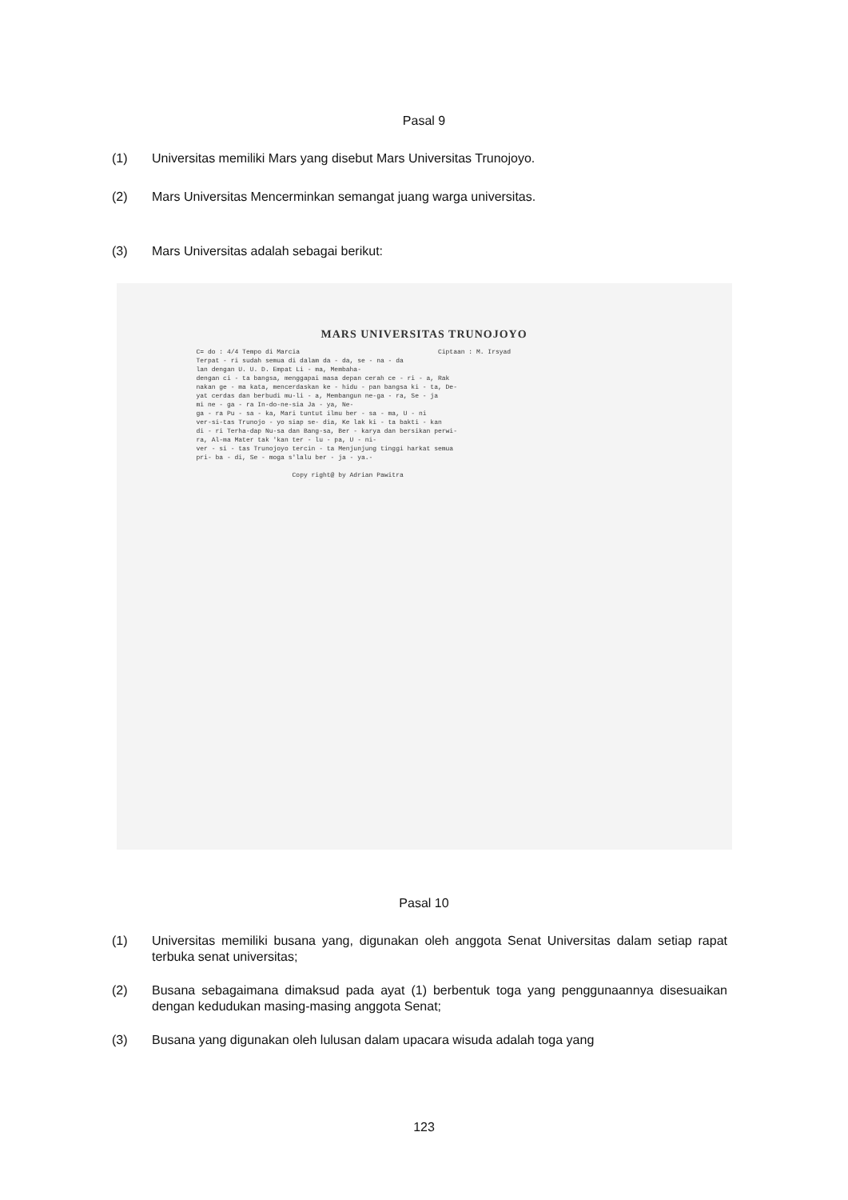Pasal 9
(1) Universitas memiliki Mars yang disebut Mars Universitas Trunojoyo.
(2) Mars Universitas Mencerminkan semangat juang warga universitas.
(3) Mars Universitas adalah sebagai berikut:
MARS UNIVERSITAS TRUNOJOYO
C= do : 4/4 Tempo di Marcia                                    Ciptaan : M. Irsyad
Terpat - ri sudah semua di dalam da - da, se - na - da
lan dengan U. U. D. Empat Li - ma, Membaha-
dengan ci - ta bangsa, menggapai masa depan cerah ce - ri - a, Rak
nakan ge - ma kata, mencerdaskan ke - hidu - pan bangsa ki - ta, De-
yat cerdas dan berbudi mu-li - a, Membangun ne-ga - ra, Se - ja
mi ne - ga - ra In-do-ne-sia Ja - ya, Ne-
ga - ra Pu - sa - ka, Mari tuntut ilmu ber - sa - ma, U - ni
ver-si-tas Trunojo - yo siap se- dia, Ke lak ki - ta bakti - kan
di - ri Terha-dap Nu-sa dan Bang-sa, Ber - karya dan bersikan perwi-
ra, Al-ma Mater tak 'kan ter - lu - pa, U - ni-
ver - si - tas Trunojoyo tercin - ta Menjunjung tinggi harkat semua
pri- ba - di, Se - moga s'lalu ber - ja - ya.-

                         Copy right@ by Adrian Pawitra
Pasal 10
(1) Universitas memiliki busana yang, digunakan oleh anggota Senat Universitas dalam setiap rapat terbuka senat universitas;
(2) Busana sebagaimana dimaksud pada ayat (1) berbentuk toga yang penggunaannya disesuaikan dengan kedudukan masing-masing anggota Senat;
(3) Busana yang digunakan oleh lulusan dalam upacara wisuda adalah toga yang
123